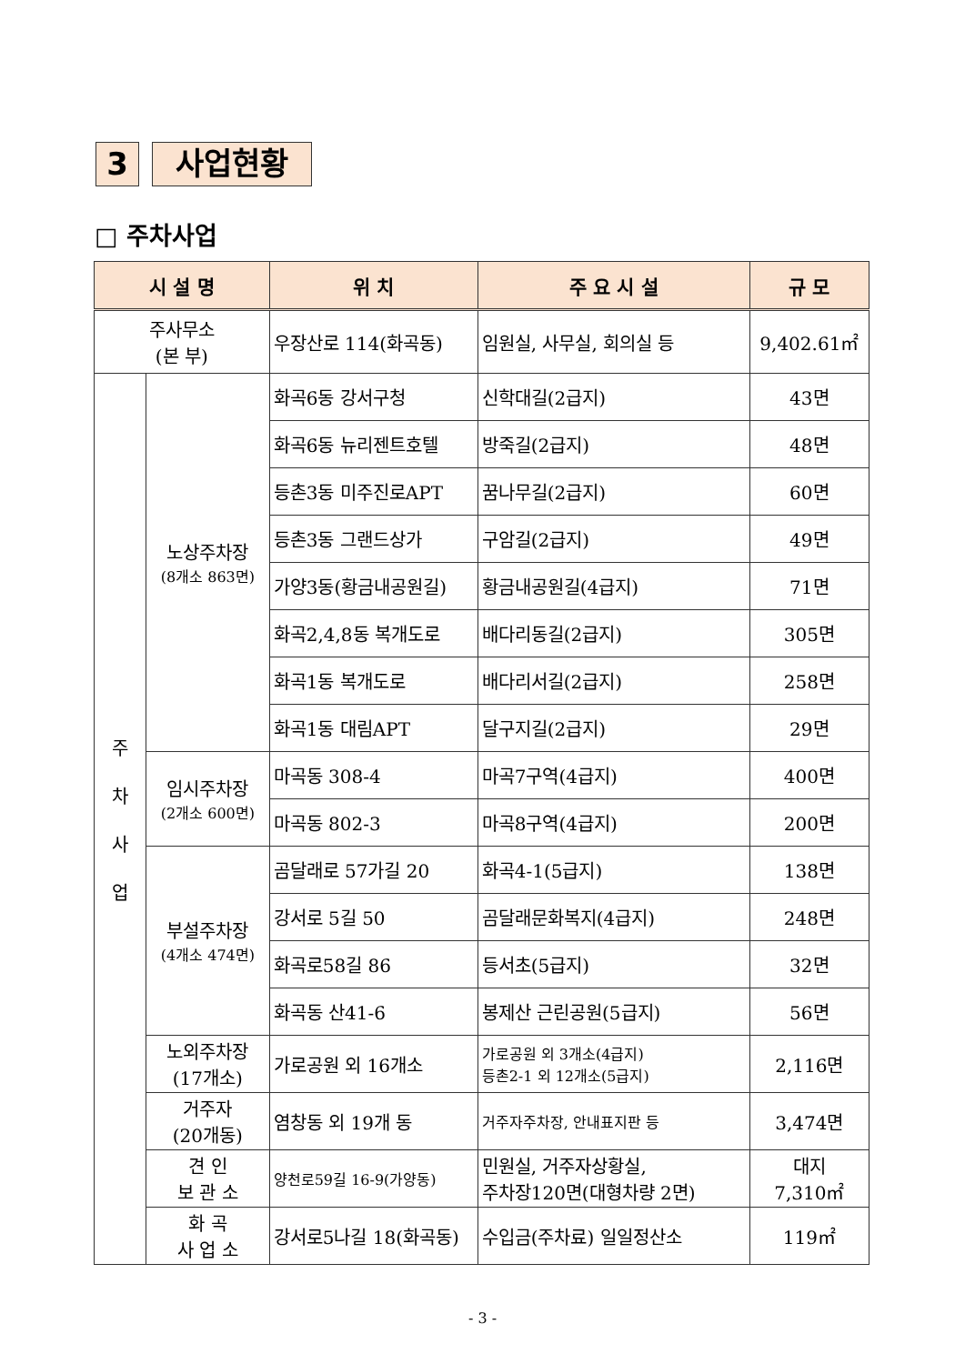3 사업현황
□ 주차사업
| 시 설 명 | | 위 치 | 주 요 시 설 | 규 모 |
| --- | --- | --- | --- | --- |
| 주사무소 (본 부) | | 우장산로 114(화곡동) | 임원실, 사무실, 회의실 등 | 9,402.61㎡ |
| 주 차 사 업 | 노상주차장 (8개소 863면) | 화곡6동 강서구청 | 신학대길(2급지) | 43면 |
| | | 화곡6동 뉴리젠트호텔 | 방죽길(2급지) | 48면 |
| | | 등촌3동 미주진로APT | 꿈나무길(2급지) | 60면 |
| | | 등촌3동 그랜드상가 | 구암길(2급지) | 49면 |
| | | 가양3동(황금내공원길) | 황금내공원길(4급지) | 71면 |
| | | 화곡2,4,8동 복개도로 | 배다리동길(2급지) | 305면 |
| | | 화곡1동 복개도로 | 배다리서길(2급지) | 258면 |
| | | 화곡1동 대림APT | 달구지길(2급지) | 29면 |
| | 임시주차장 (2개소 600면) | 마곡동 308-4 | 마곡7구역(4급지) | 400면 |
| | | 마곡동 802-3 | 마곡8구역(4급지) | 200면 |
| | 부설주차장 (4개소 474면) | 곰달래로 57가길 20 | 화곡4-1(5급지) | 138면 |
| | | 강서로 5길 50 | 곰달래문화복지(4급지) | 248면 |
| | | 화곡로58길 86 | 등서초(5급지) | 32면 |
| | | 화곡동 산41-6 | 봉제산 근린공원(5급지) | 56면 |
| | 노외주차장 (17개소) | 가로공원 외 16개소 | 가로공원 외 3개소(4급지) 등촌2-1 외 12개소(5급지) | 2,116면 |
| | 거주자 (20개동) | 염창동 외 19개 동 | 거주자주차장, 안내표지판 등 | 3,474면 |
| | 견 인 보 관 소 | 양천로59길 16-9(가양동) | 민원실, 거주자상황실, 주차장120면(대형차량 2면) | 대지 7,310㎡ |
| | 화 곡 사 업 소 | 강서로5나길 18(화곡동) | 수입금(주차료) 일일정산소 | 119㎡ |
- 3 -